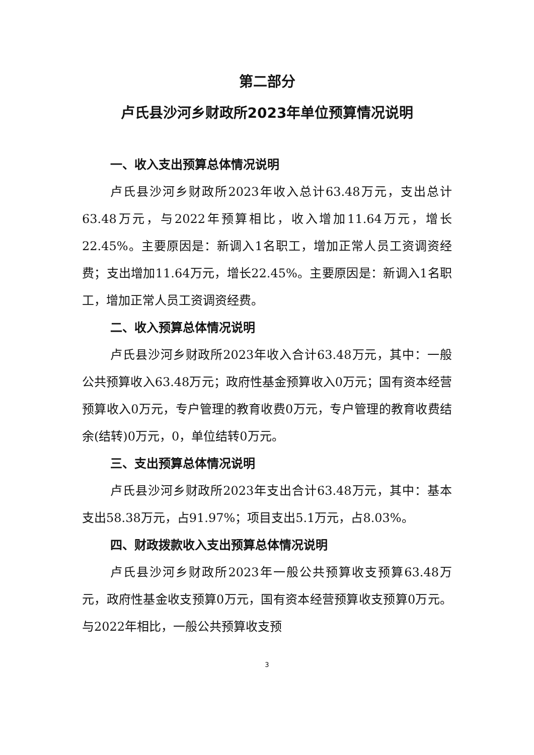第二部分
卢氏县沙河乡财政所2023年单位预算情况说明
一、收入支出预算总体情况说明
卢氏县沙河乡财政所2023年收入总计63.48万元，支出总计63.48万元，与2022年预算相比，收入增加11.64万元，增长22.45%。主要原因是：新调入1名职工，增加正常人员工资调资经费；支出增加11.64万元，增长22.45%。主要原因是：新调入1名职工，增加正常人员工资调资经费。
二、收入预算总体情况说明
卢氏县沙河乡财政所2023年收入合计63.48万元，其中：一般公共预算收入63.48万元；政府性基金预算收入0万元；国有资本经营预算收入0万元，专户管理的教育收费0万元，专户管理的教育收费结余(结转)0万元，0，单位结转0万元。
三、支出预算总体情况说明
卢氏县沙河乡财政所2023年支出合计63.48万元，其中：基本支出58.38万元，占91.97%；项目支出5.1万元，占8.03%。
四、财政拨款收入支出预算总体情况说明
卢氏县沙河乡财政所2023年一般公共预算收支预算63.48万元，政府性基金收支预算0万元，国有资本经营预算收支预算0万元。与2022年相比，一般公共预算收支预
3